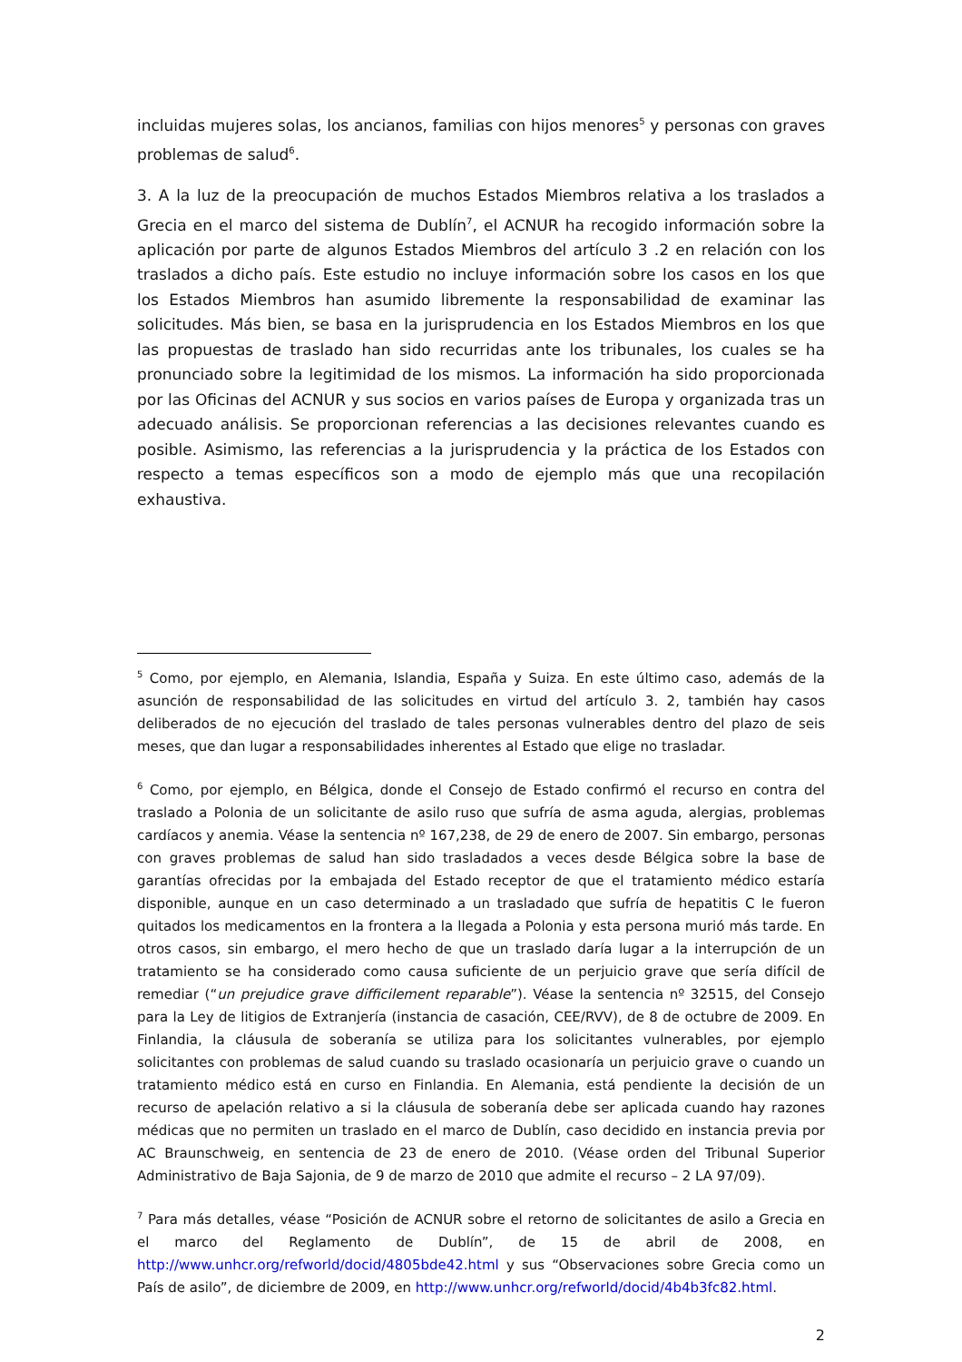incluidas mujeres solas, los ancianos, familias con hijos menores<sup>5</sup> y personas con graves problemas de salud<sup>6</sup>.
3. A la luz de la preocupación de muchos Estados Miembros relativa a los traslados a Grecia en el marco del sistema de Dublín<sup>7</sup>, el ACNUR ha recogido información sobre la aplicación por parte de algunos Estados Miembros del artículo 3 .2 en relación con los traslados a dicho país. Este estudio no incluye información sobre los casos en los que los Estados Miembros han asumido libremente la responsabilidad de examinar las solicitudes. Más bien, se basa en la jurisprudencia en los Estados Miembros en los que las propuestas de traslado han sido recurridas ante los tribunales, los cuales se ha pronunciado sobre la legitimidad de los mismos. La información ha sido proporcionada por las Oficinas del ACNUR y sus socios en varios países de Europa y organizada tras un adecuado análisis. Se proporcionan referencias a las decisiones relevantes cuando es posible. Asimismo, las referencias a la jurisprudencia y la práctica de los Estados con respecto a temas específicos son a modo de ejemplo más que una recopilación exhaustiva.
<sup>5</sup> Como, por ejemplo, en Alemania, Islandia, España y Suiza. En este último caso, además de la asunción de responsabilidad de las solicitudes en virtud del artículo 3. 2, también hay casos deliberados de no ejecución del traslado de tales personas vulnerables dentro del plazo de seis meses, que dan lugar a responsabilidades inherentes al Estado que elige no trasladar.
<sup>6</sup> Como, por ejemplo, en Bélgica, donde el Consejo de Estado confirmó el recurso en contra del traslado a Polonia de un solicitante de asilo ruso que sufría de asma aguda, alergias, problemas cardíacos y anemia. Véase la sentencia nº 167,238, de 29 de enero de 2007. Sin embargo, personas con graves problemas de salud han sido trasladados a veces desde Bélgica sobre la base de garantías ofrecidas por la embajada del Estado receptor de que el tratamiento médico estaría disponible, aunque en un caso determinado a un trasladado que sufría de hepatitis C le fueron quitados los medicamentos en la frontera a la llegada a Polonia y esta persona murió más tarde. En otros casos, sin embargo, el mero hecho de que un traslado daría lugar a la interrupción de un tratamiento se ha considerado como causa suficiente de un perjuicio grave que sería difícil de remediar (“un prejudice grave difficilement reparable”). Véase la sentencia nº 32515, del Consejo para la Ley de litigios de Extranjería (instancia de casación, CEE/RVV), de 8 de octubre de 2009. En Finlandia, la cláusula de soberanía se utiliza para los solicitantes vulnerables, por ejemplo solicitantes con problemas de salud cuando su traslado ocasionaría un perjuicio grave o cuando un tratamiento médico está en curso en Finlandia. En Alemania, está pendiente la decisión de un recurso de apelación relativo a si la cláusula de soberanía debe ser aplicada cuando hay razones médicas que no permiten un traslado en el marco de Dublín, caso decidido en instancia previa por AC Braunschweig, en sentencia de 23 de enero de 2010. (Véase orden del Tribunal Superior Administrativo de Baja Sajonia, de 9 de marzo de 2010 que admite el recurso – 2 LA 97/09).
<sup>7</sup> Para más detalles, véase “Posición de ACNUR sobre el retorno de solicitantes de asilo a Grecia en el marco del Reglamento de Dublín”, de 15 de abril de 2008, en http://www.unhcr.org/refworld/docid/4805bde42.html y sus “Observaciones sobre Grecia como un País de asilo”, de diciembre de 2009, en http://www.unhcr.org/refworld/docid/4b4b3fc82.html.
2